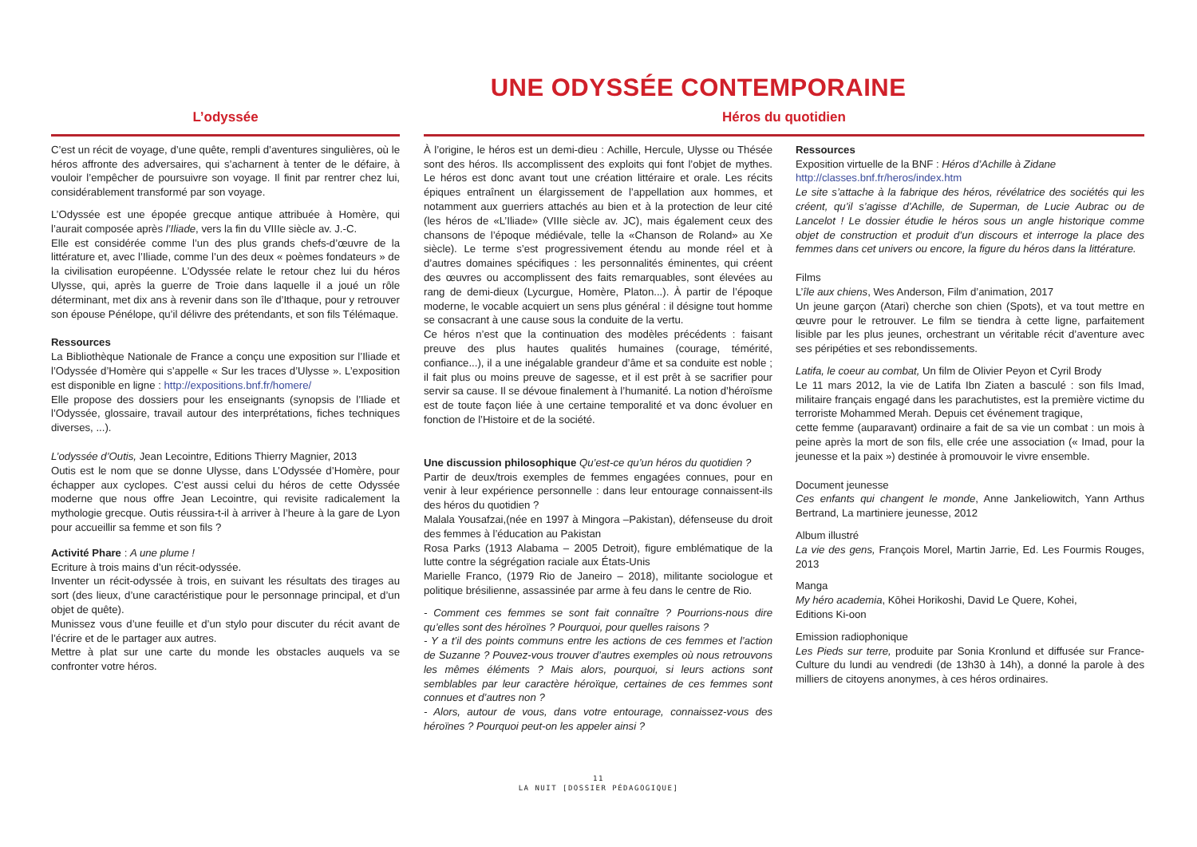UNE ODYSSÉE CONTEMPORAINE
L’odyssée Héros du quotidien
C’est un récit de voyage, d’une quête, rempli d’aventures singulières, où le héros affronte des adversaires, qui s’acharnent à tenter de le défaire, à vouloir l’empêcher de poursuivre son voyage. Il finit par rentrer chez lui, considérablement transformé par son voyage.
L’Odyssée est une épopée grecque antique attribuée à Homère, qui l’aurait composée après l’Iliade, vers la fin du VIIIe siècle av. J.-C.
Elle est considérée comme l’un des plus grands chefs-d’œuvre de la littérature et, avec l’Iliade, comme l’un des deux « poèmes fondateurs » de la civilisation européenne. L’Odyssée relate le retour chez lui du héros Ulysse, qui, après la guerre de Troie dans laquelle il a joué un rôle déterminant, met dix ans à revenir dans son île d’Ithaque, pour y retrouver son épouse Pénélope, qu’il délivre des prétendants, et son fils Télémaque.
Ressources
La Bibliothèque Nationale de France a conçu une exposition sur l’Iliade et l’Odyssée d’Homère qui s’appelle « Sur les traces d’Ulysse ». L’exposition est disponible en ligne : http://expositions.bnf.fr/homere/
Elle propose des dossiers pour les enseignants (synopsis de l’Iliade et l’Odyssée, glossaire, travail autour des interprétations, fiches techniques diverses, ...).
L’odyssée d’Outis, Jean Lecointre, Editions Thierry Magnier, 2013
Outis est le nom que se donne Ulysse, dans L’Odyssée d’Homère, pour échapper aux cyclopes. C’est aussi celui du héros de cette Odyssée moderne que nous offre Jean Lecointre, qui revisite radicalement la mythologie grecque. Outis réussira-t-il à arriver à l’heure à la gare de Lyon pour accueillir sa femme et son fils ?
Activité Phare : A une plume !
Ecriture à trois mains d’un récit-odyssée.
Inventer un récit-odyssée à trois, en suivant les résultats des tirages au sort (des lieux, d’une caractéristique pour le personnage principal, et d’un objet de quête).
Munissez vous d’une feuille et d’un stylo pour discuter du récit avant de l’écrire et de le partager aux autres.
Mettre à plat sur une carte du monde les obstacles auquels va se confronter votre héros.
À l’origine, le héros est un demi-dieu : Achille, Hercule, Ulysse ou Thésée sont des héros. Ils accomplissent des exploits qui font l’objet de mythes. Le héros est donc avant tout une création littéraire et orale. Les récits épiques entraînent un élargissement de l’appellation aux hommes, et notamment aux guerriers attachés au bien et à la protection de leur cité (les héros de «L’Iliade» (VIIIe siècle av. JC), mais également ceux des chansons de l’époque médiévale, telle la «Chanson de Roland» au Xe siècle). Le terme s’est progressivement étendu au monde réel et à d’autres domaines spécifiques : les personnalités éminentes, qui créent des œuvres ou accomplissent des faits remarquables, sont élevées au rang de demi-dieux (Lycurgue, Homère, Platon...). À partir de l’époque moderne, le vocable acquiert un sens plus général : il désigne tout homme se consacrant à une cause sous la conduite de la vertu.
Ce héros n’est que la continuation des modèles précédents : faisant preuve des plus hautes qualités humaines (courage, témérité, confiance...), il a une inégalable grandeur d’âme et sa conduite est noble ; il fait plus ou moins preuve de sagesse, et il est prêt à se sacrifier pour servir sa cause. Il se dévoue finalement à l’humanité. La notion d’héroïsme est de toute façon liée à une certaine temporalité et va donc évoluer en fonction de l’Histoire et de la société.
Une discussion philosophique Qu’est-ce qu’un héros du quotidien ?
Partir de deux/trois exemples de femmes engagées connues, pour en venir à leur expérience personnelle : dans leur entourage connaissent-ils des héros du quotidien ?
Malala Yousafzai,(née en 1997 à Mingora –Pakistan), défenseuse du droit des femmes à l’éducation au Pakistan
Rosa Parks (1913 Alabama – 2005 Detroit), figure emblématique de la lutte contre la ségrégation raciale aux États-Unis
Marielle Franco, (1979 Rio de Janeiro – 2018), militante sociologue et politique brésilienne, assassinée par arme à feu dans le centre de Rio.
- Comment ces femmes se sont fait connaître ? Pourrions-nous dire qu’elles sont des héroïnes ? Pourquoi, pour quelles raisons ?
- Y a t’il des points communs entre les actions de ces femmes et l’action de Suzanne ? Pouvez-vous trouver d’autres exemples où nous retrouvons les mêmes éléments ? Mais alors, pourquoi, si leurs actions sont semblables par leur caractère héroïque, certaines de ces femmes sont connues et d’autres non ?
- Alors, autour de vous, dans votre entourage, connaissez-vous des héroïnes ? Pourquoi peut-on les appeler ainsi ?
Ressources
Exposition virtuelle de la BNF : Héros d’Achille à Zidane
http://classes.bnf.fr/heros/index.htm
Le site s’attache à la fabrique des héros, révélatrice des sociétés qui les créent, qu’il s’agisse d’Achille, de Superman, de Lucie Aubrac ou de Lancelot ! Le dossier étudie le héros sous un angle historique comme objet de construction et produit d’un discours et interroge la place des femmes dans cet univers ou encore, la figure du héros dans la littérature.
Films
L’île aux chiens, Wes Anderson, Film d’animation, 2017
Un jeune garçon (Atari) cherche son chien (Spots), et va tout mettre en œuvre pour le retrouver. Le film se tiendra à cette ligne, parfaitement lisible par les plus jeunes, orchestrant un véritable récit d’aventure avec ses péripéties et ses rebondissements.
Latifa, le coeur au combat, Un film de Olivier Peyon et Cyril Brody
Le 11 mars 2012, la vie de Latifa Ibn Ziaten a basculé : son fils Imad, militaire français engagé dans les parachutistes, est la première victime du terroriste Mohammed Merah. Depuis cet événement tragique,
cette femme (auparavant) ordinaire a fait de sa vie un combat : un mois à peine après la mort de son fils, elle crée une association (« Imad, pour la jeunesse et la paix ») destinée à promouvoir le vivre ensemble.
Document jeunesse
Ces enfants qui changent le monde, Anne Jankeliowitch, Yann Arthus Bertrand, La martiniere jeunesse, 2012
Album illustré
La vie des gens, François Morel, Martin Jarrie, Ed. Les Fourmis Rouges, 2013
Manga
My héro academia, Kōhei Horikoshi, David Le Quere, Kohei,
Editions Ki-oon
Emission radiophonique
Les Pieds sur terre, produite par Sonia Kronlund et diffusée sur France-Culture du lundi au vendredi (de 13h30 à 14h), a donné la parole à des milliers de citoyens anonymes, à ces héros ordinaires.
11
LA NUIT [DOSSIER PÉDAGOGIQUE]